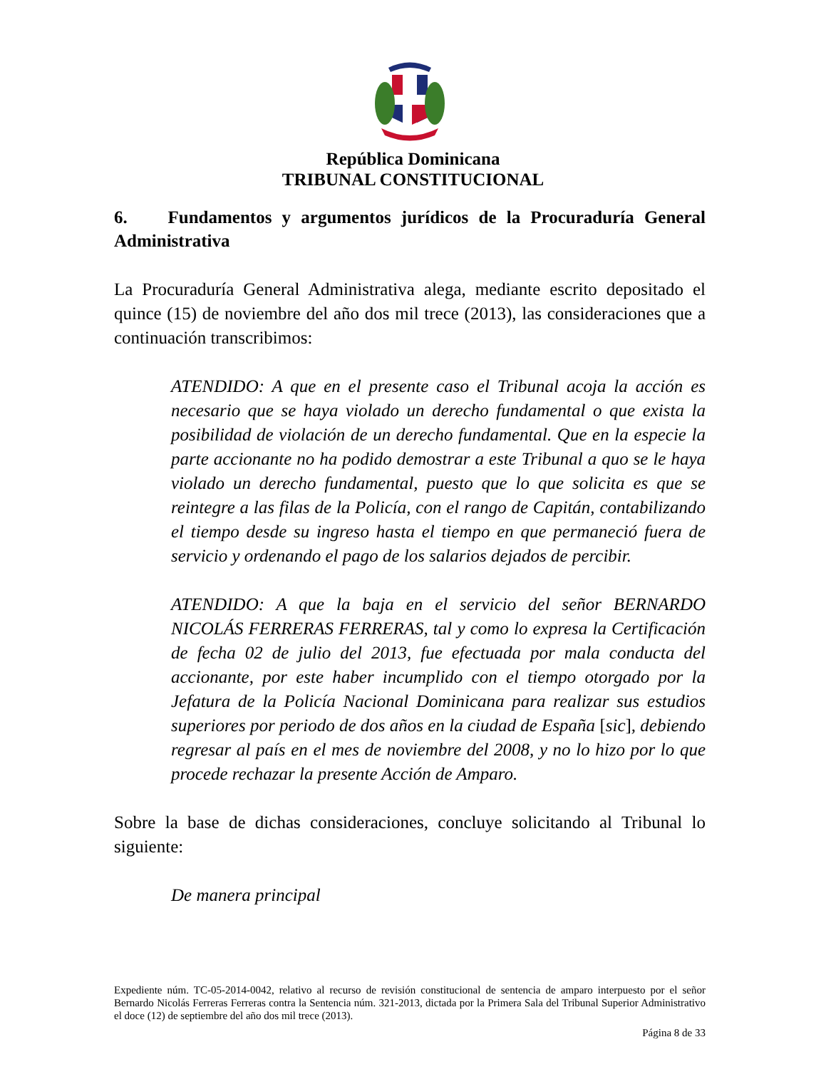República Dominicana
TRIBUNAL CONSTITUCIONAL
6. Fundamentos y argumentos jurídicos de la Procuraduría General Administrativa
La Procuraduría General Administrativa alega, mediante escrito depositado el quince (15) de noviembre del año dos mil trece (2013), las consideraciones que a continuación transcribimos:
ATENDIDO: A que en el presente caso el Tribunal acoja la acción es necesario que se haya violado un derecho fundamental o que exista la posibilidad de violación de un derecho fundamental. Que en la especie la parte accionante no ha podido demostrar a este Tribunal a quo se le haya violado un derecho fundamental, puesto que lo que solicita es que se reintegre a las filas de la Policía, con el rango de Capitán, contabilizando el tiempo desde su ingreso hasta el tiempo en que permaneció fuera de servicio y ordenando el pago de los salarios dejados de percibir.
ATENDIDO: A que la baja en el servicio del señor BERNARDO NICOLÁS FERRERAS FERRERAS, tal y como lo expresa la Certificación de fecha 02 de julio del 2013, fue efectuada por mala conducta del accionante, por este haber incumplido con el tiempo otorgado por la Jefatura de la Policía Nacional Dominicana para realizar sus estudios superiores por periodo de dos años en la ciudad de España [sic], debiendo regresar al país en el mes de noviembre del 2008, y no lo hizo por lo que procede rechazar la presente Acción de Amparo.
Sobre la base de dichas consideraciones, concluye solicitando al Tribunal lo siguiente:
De manera principal
Expediente núm. TC-05-2014-0042, relativo al recurso de revisión constitucional de sentencia de amparo interpuesto por el señor Bernardo Nicolás Ferreras Ferreras contra la Sentencia núm. 321-2013, dictada por la Primera Sala del Tribunal Superior Administrativo el doce (12) de septiembre del año dos mil trece (2013).
Página 8 de 33